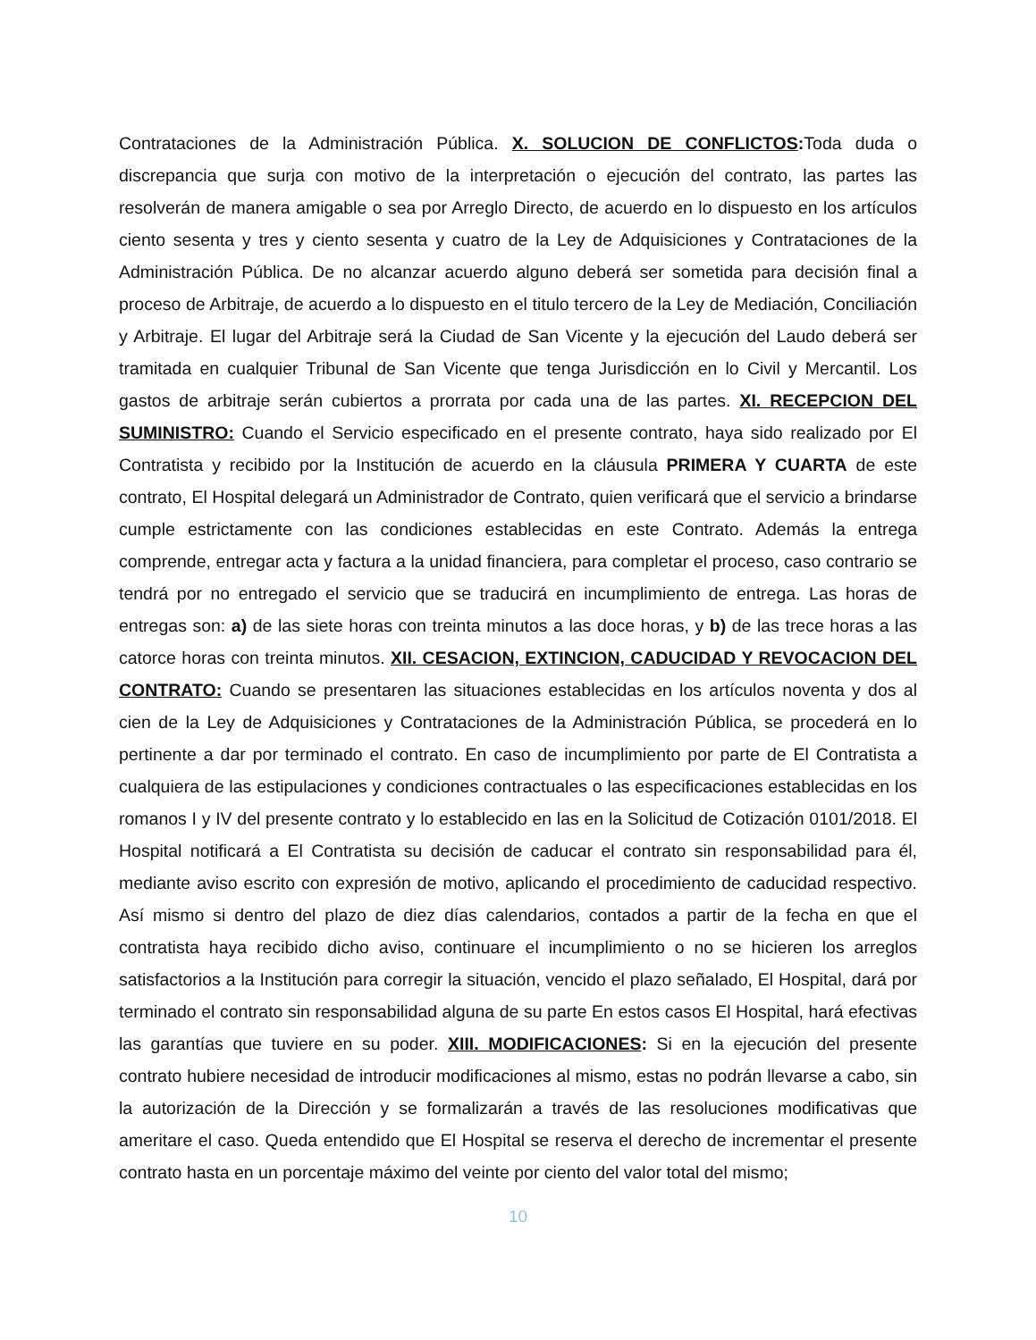Contrataciones de la Administración Pública. X. SOLUCION DE CONFLICTOS: Toda duda o discrepancia que surja con motivo de la interpretación o ejecución del contrato, las partes las resolverán de manera amigable o sea por Arreglo Directo, de acuerdo en lo dispuesto en los artículos ciento sesenta y tres y ciento sesenta y cuatro de la Ley de Adquisiciones y Contrataciones de la Administración Pública. De no alcanzar acuerdo alguno deberá ser sometida para decisión final a proceso de Arbitraje, de acuerdo a lo dispuesto en el titulo tercero de la Ley de Mediación, Conciliación y Arbitraje. El lugar del Arbitraje será la Ciudad de San Vicente y la ejecución del Laudo deberá ser tramitada en cualquier Tribunal de San Vicente que tenga Jurisdicción en lo Civil y Mercantil. Los gastos de arbitraje serán cubiertos a prorrata por cada una de las partes. XI. RECEPCION DEL SUMINISTRO: Cuando el Servicio especificado en el presente contrato, haya sido realizado por El Contratista y recibido por la Institución de acuerdo en la cláusula PRIMERA Y CUARTA de este contrato, El Hospital delegará un Administrador de Contrato, quien verificará que el servicio a brindarse cumple estrictamente con las condiciones establecidas en este Contrato. Además la entrega comprende, entregar acta y factura a la unidad financiera, para completar el proceso, caso contrario se tendrá por no entregado el servicio que se traducirá en incumplimiento de entrega. Las horas de entregas son: a) de las siete horas con treinta minutos a las doce horas, y b) de las trece horas a las catorce horas con treinta minutos. XII. CESACION, EXTINCION, CADUCIDAD Y REVOCACION DEL CONTRATO: Cuando se presentaren las situaciones establecidas en los artículos noventa y dos al cien de la Ley de Adquisiciones y Contrataciones de la Administración Pública, se procederá en lo pertinente a dar por terminado el contrato. En caso de incumplimiento por parte de El Contratista a cualquiera de las estipulaciones y condiciones contractuales o las especificaciones establecidas en los romanos I y IV del presente contrato y lo establecido en las en la Solicitud de Cotización 0101/2018. El Hospital notificará a El Contratista su decisión de caducar el contrato sin responsabilidad para él, mediante aviso escrito con expresión de motivo, aplicando el procedimiento de caducidad respectivo. Así mismo si dentro del plazo de diez días calendarios, contados a partir de la fecha en que el contratista haya recibido dicho aviso, continuare el incumplimiento o no se hicieren los arreglos satisfactorios a la Institución para corregir la situación, vencido el plazo señalado, El Hospital, dará por terminado el contrato sin responsabilidad alguna de su parte En estos casos El Hospital, hará efectivas las garantías que tuviere en su poder. XIII. MODIFICACIONES: Si en la ejecución del presente contrato hubiere necesidad de introducir modificaciones al mismo, estas no podrán llevarse a cabo, sin la autorización de la Dirección y se formalizarán a través de las resoluciones modificativas que ameritare el caso. Queda entendido que El Hospital se reserva el derecho de incrementar el presente contrato hasta en un porcentaje máximo del veinte por ciento del valor total del mismo;
10